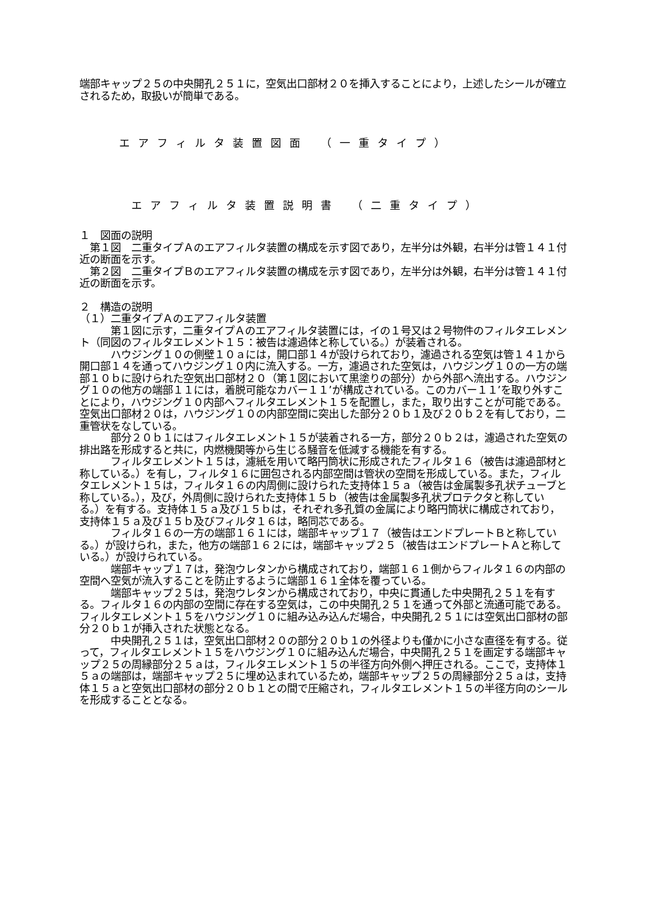端部キャップ２５の中央開孔２５１に，空気出口部材２０を挿入することにより，上述したシールが確立されるため，取扱いが簡単である。
エアフィルタ装置図面 （一重タイプ）
エアフィルタ装置説明書 （二重タイプ）
１　図面の説明
　第１図　二重タイプＡのエアフィルタ装置の構成を示す図であり，左半分は外観，右半分は管１４１付近の断面を示す。
　第２図　二重タイプＢのエアフィルタ装置の構成を示す図であり，左半分は外観，右半分は管１４１付近の断面を示す。
２　構造の説明
（１）二重タイプＡのエアフィルタ装置
　　　第１図に示す，二重タイプＡのエアフィルタ装置には，イの１号又は２号物件のフィルタエレメント（同図のフィルタエレメント１５：被告は濾過体と称している。）が装着される。
　　　ハウジング１０の側壁１０ａには，開口部１４が設けられており，濾過される空気は管１４１から開口部１４を通ってハウジング１０内に流入する。一方，濾過された空気は，ハウジング１０の一方の端部１０ｂに設けられた空気出口部材２０（第１図において黒塗りの部分）から外部へ流出する。ハウジング１０の他方の端部１１には，着脱可能なカバー１１’が構成されている。このカバー１１’を取り外すことにより，ハウジング１０内部へフィルタエレメント１５を配置し，また，取り出すことが可能である。空気出口部材２０は，ハウジング１０の内部空間に突出した部分２０ｂ１及び２０ｂ２を有しており，二重管状をなしている。
　　　部分２０ｂ１にはフィルタエレメント１５が装着される一方，部分２０ｂ２は，濾過された空気の排出路を形成すると共に，内燃機関等から生じる騒音を低減する機能を有する。
　　　フィルタエレメント１５は，濾紙を用いて略円筒状に形成されたフィルタ１６（被告は濾過部材と称している。）を有し，フィルタ１６に囲包される内部空間は管状の空間を形成している。また，フィルタエレメント１５は，フィルタ１６の内周側に設けられた支持体１５ａ（被告は金属製多孔状チューブと称している。），及び，外周側に設けられた支持体１５ｂ（被告は金属製多孔状プロテクタと称している。）を有する。支持体１５ａ及び１５ｂは，それぞれ多孔質の金属により略円筒状に構成されており，支持体１５ａ及び１５ｂ及びフィルタ１６は，略同芯である。
　　　フィルタ１６の一方の端部１６１には，端部キャップ１７（被告はエンドプレートＢと称している。）が設けられ，また，他方の端部１６２には，端部キャップ２５（被告はエンドプレートＡと称している。）が設けられている。
　　　端部キャップ１７は，発泡ウレタンから構成されており，端部１６１側からフィルタ１６の内部の空間へ空気が流入することを防止するように端部１６１全体を覆っている。
　　　端部キャップ２５は，発泡ウレタンから構成されており，中央に貫通した中央開孔２５１を有する。フィルタ１６の内部の空間に存在する空気は，この中央開孔２５１を通って外部と流通可能である。フィルタエレメント１５をハウジング１０に組み込み込んだ場合，中央開孔２５１には空気出口部材の部分２０ｂ１が挿入された状態となる。
　　　中央開孔２５１は，空気出口部材２０の部分２０ｂ１の外径よりも僅かに小さな直径を有する。従って，フィルタエレメント１５をハウジング１０に組み込んだ場合，中央開孔２５１を画定する端部キャップ２５の周縁部分２５ａは，フィルタエレメント１５の半径方向外側へ押圧される。ここで，支持体１５ａの端部は，端部キャップ２５に埋め込まれているため，端部キャップ２５の周縁部分２５ａは，支持体１５ａと空気出口部材の部分２０ｂ１との間で圧縮され，フィルタエレメント１５の半径方向のシールを形成することとなる。